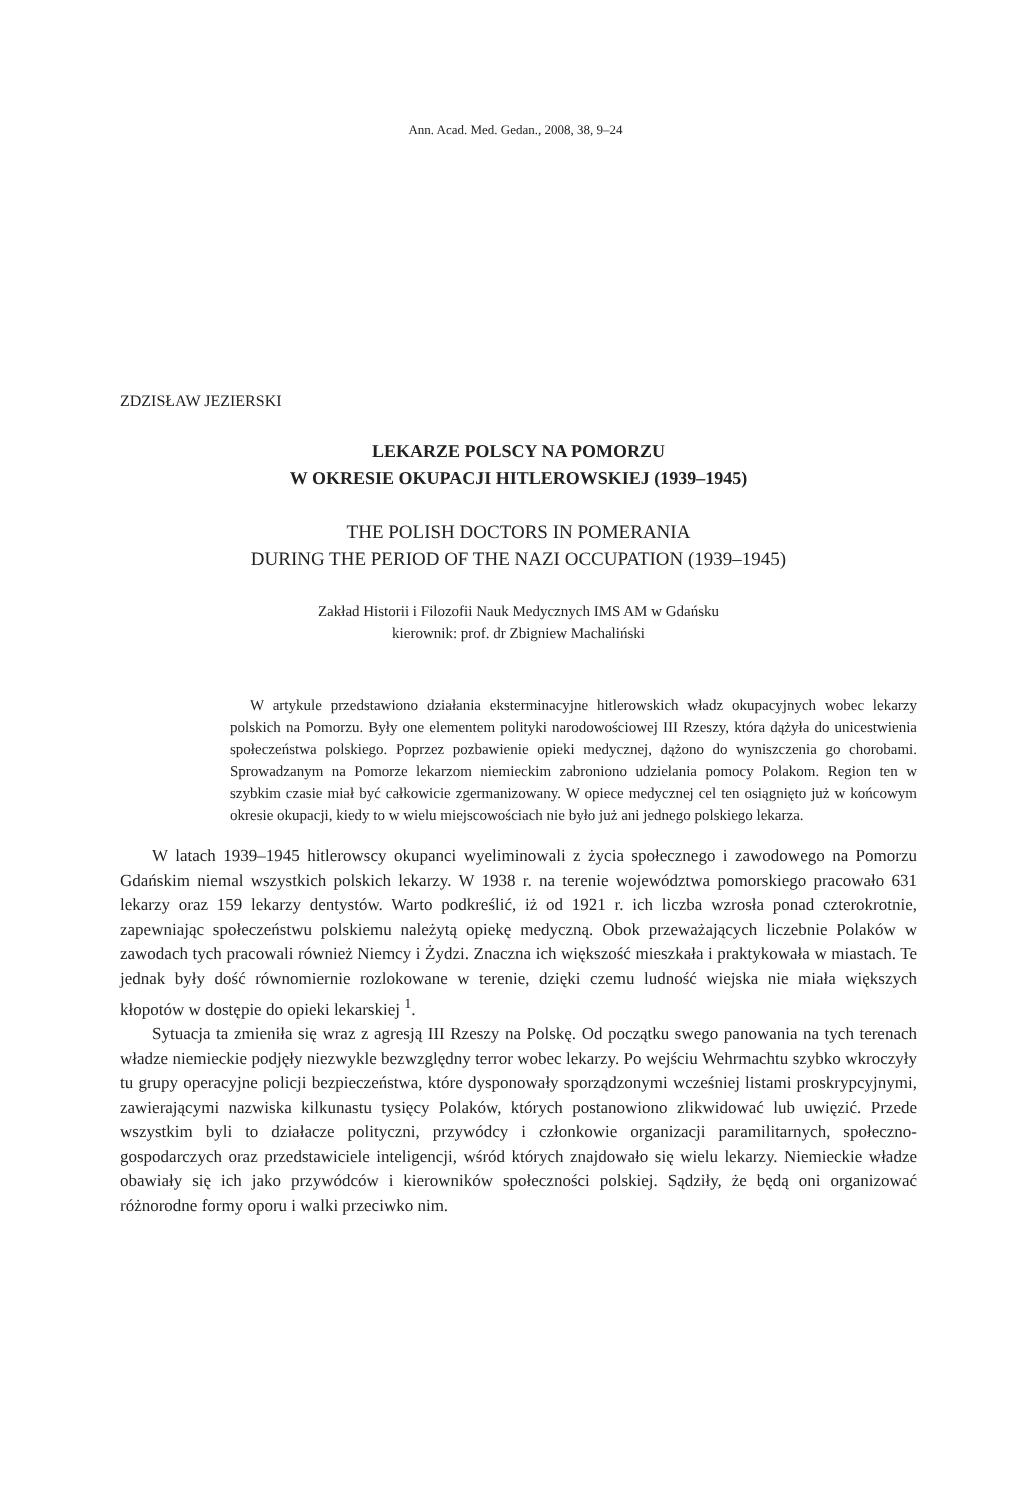Ann. Acad. Med. Gedan., 2008, 38, 9–24
ZDZISŁAW JEZIERSKI
LEKARZE POLSCY NA POMORZU
W OKRESIE OKUPACJI HITLEROWSKIEJ (1939–1945)
THE POLISH DOCTORS IN POMERANIA
DURING THE PERIOD OF THE NAZI OCCUPATION (1939–1945)
Zakład Historii i Filozofii Nauk Medycznych IMS AM w Gdańsku
kierownik: prof. dr Zbigniew Machaliński
W artykule przedstawiono działania eksterminacyjne hitlerowskich władz okupacyjnych wobec lekarzy polskich na Pomorzu. Były one elementem polityki narodowościowej III Rzeszy, która dążyła do unicestwienia społeczeństwa polskiego. Poprzez pozbawienie opieki medycznej, dążono do wyniszczenia go chorobami. Sprowadzanym na Pomorze lekarzom niemieckim zabroniono udzielania pomocy Polakom. Region ten w szybkim czasie miał być całkowicie zgermanizowany. W opiece medycznej cel ten osiągnięto już w końcowym okresie okupacji, kiedy to w wielu miejscowościach nie było już ani jednego polskiego lekarza.
W latach 1939–1945 hitlerowscy okupanci wyeliminowali z życia społecznego i zawodowego na Pomorzu Gdańskim niemal wszystkich polskich lekarzy. W 1938 r. na terenie województwa pomorskiego pracowało 631 lekarzy oraz 159 lekarzy dentystów. Warto podkreślić, iż od 1921 r. ich liczba wzrosła ponad czterokrotnie, zapewniając społeczeństwu polskiemu należytą opiekę medyczną. Obok przeważających liczebnie Polaków w zawodach tych pracowali również Niemcy i Żydzi. Znaczna ich większość mieszkała i praktykowała w miastach. Te jednak były dość równomiernie rozlokowane w terenie, dzięki czemu ludność wiejska nie miała większych kłopotów w dostępie do opieki lekarskiej <sup>1</sup>.
Sytuacja ta zmieniła się wraz z agresją III Rzeszy na Polskę. Od początku swego panowania na tych terenach władze niemieckie podjęły niezwykle bezwzględny terror wobec lekarzy. Po wejściu Wehrmachtu szybko wkroczyły tu grupy operacyjne policji bezpieczeństwa, które dysponowały sporządzonymi wcześniej listami proskrypcyjnymi, zawierającymi nazwiska kilkunastu tysięcy Polaków, których postanowiono zlikwidować lub uwięzić. Przede wszystkim byli to działacze polityczni, przywódcy i członkowie organizacji paramilitarnych, społeczno-gospodarczych oraz przedstawiciele inteligencji, wśród których znajdowało się wielu lekarzy. Niemieckie władze obawiały się ich jako przywódców i kierowników społeczności polskiej. Sądziły, że będą oni organizować różnorodne formy oporu i walki przeciwko nim.